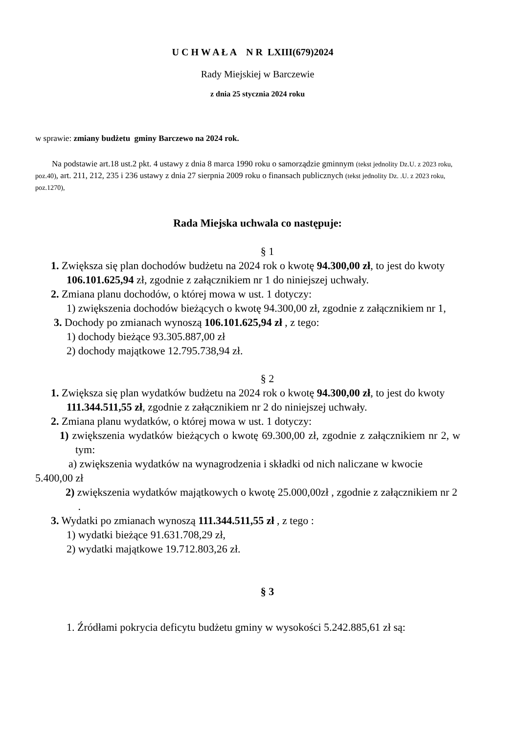U C H W A Ł A N R LXIII(679)2024
Rady Miejskiej w Barczewie
z dnia 25 stycznia 2024 roku
w sprawie: zmiany budżetu gminy Barczewo na 2024 rok.
Na podstawie art.18 ust.2 pkt. 4 ustawy z dnia 8 marca 1990 roku o samorządzie gminnym (tekst jednolity Dz.U. z 2023 roku, poz.40), art. 211, 212, 235 i 236 ustawy z dnia 27 sierpnia 2009 roku o finansach publicznych (tekst jednolity Dz. .U. z 2023 roku, poz.1270),
Rada Miejska uchwala co następuje:
§ 1
1. Zwiększa się plan dochodów budżetu na 2024 rok o kwotę 94.300,00 zł, to jest do kwoty 106.101.625,94 zł, zgodnie z załącznikiem nr 1 do niniejszej uchwały.
2. Zmiana planu dochodów, o której mowa w ust. 1 dotyczy:
1) zwiększenia dochodów bieżących o kwotę 94.300,00 zł, zgodnie z załącznikiem nr 1,
3. Dochody po zmianach wynoszą 106.101.625,94 zł , z tego:
1) dochody bieżące 93.305.887,00 zł
2) dochody majątkowe 12.795.738,94 zł.
§ 2
1. Zwiększa się plan wydatków budżetu na 2024 rok o kwotę 94.300,00 zł, to jest do kwoty 111.344.511,55 zł, zgodnie z załącznikiem nr 2 do niniejszej uchwały.
2. Zmiana planu wydatków, o której mowa w ust. 1 dotyczy:
1) zwiększenia wydatków bieżących o kwotę 69.300,00 zł, zgodnie z załącznikiem nr 2, w tym:
a) zwiększenia wydatków na wynagrodzenia i składki od nich naliczane w kwocie 5.400,00 zł
2) zwiększenia wydatków majątkowych o kwotę 25.000,00zł , zgodnie z załącznikiem nr 2 .
3. Wydatki po zmianach wynoszą 111.344.511,55 zł , z tego :
1) wydatki bieżące 91.631.708,29 zł,
2) wydatki majątkowe 19.712.803,26 zł.
§ 3
1. Źródłami pokrycia deficytu budżetu gminy w wysokości 5.242.885,61 zł są: